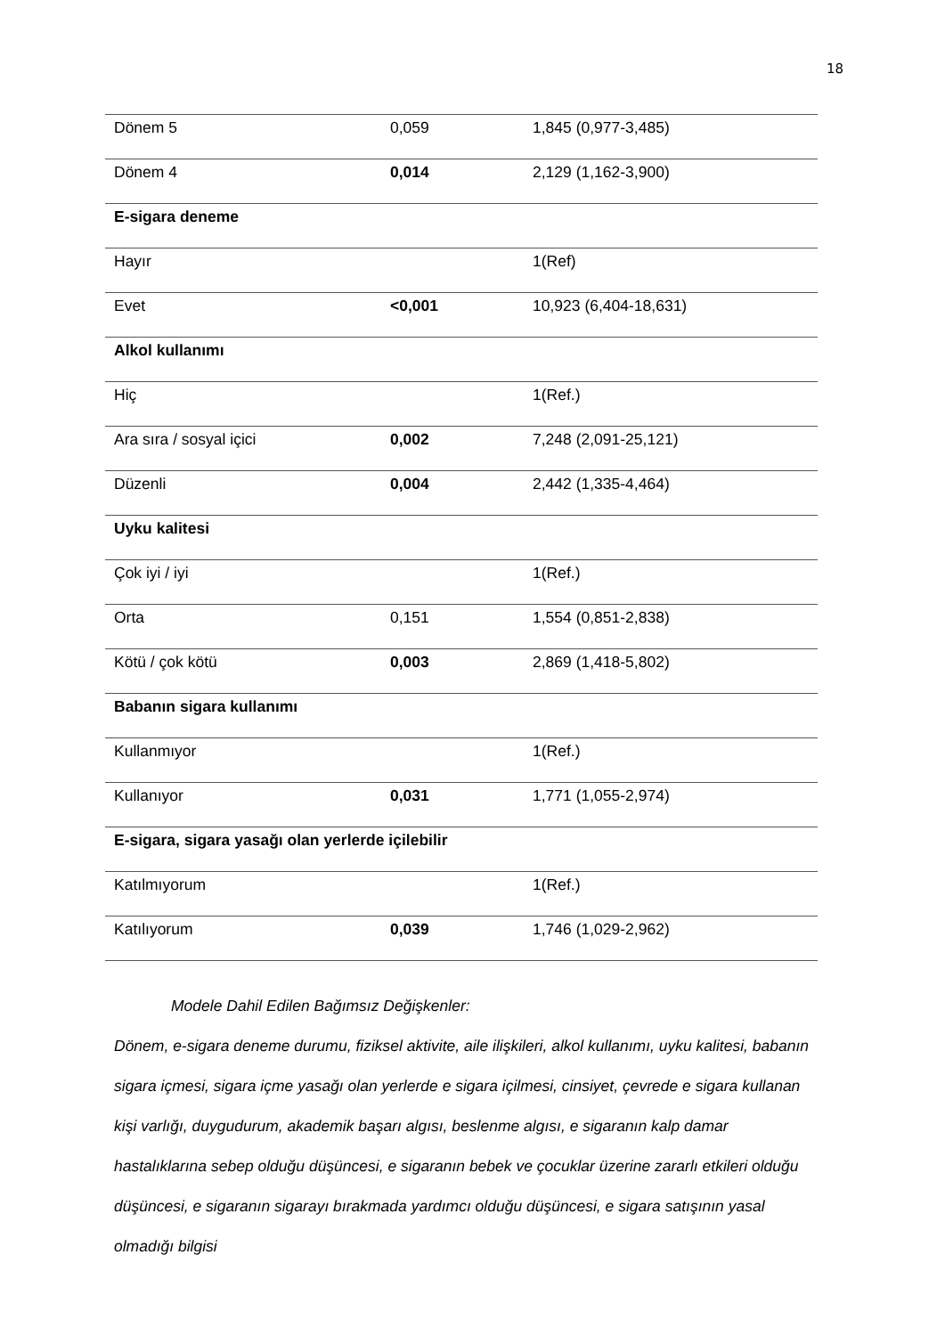18
| Dönem 5 | 0,059 | 1,845 (0,977-3,485) |
| Dönem 4 | 0,014 | 2,129 (1,162-3,900) |
| E-sigara deneme | | |
| Hayır | | 1(Ref) |
| Evet | <0,001 | 10,923 (6,404-18,631) |
| Alkol kullanımı | | |
| Hiç | | 1(Ref.) |
| Ara sıra / sosyal içici | 0,002 | 7,248 (2,091-25,121) |
| Düzenli | 0,004 | 2,442 (1,335-4,464) |
| Uyku kalitesi | | |
| Çok iyi / iyi | | 1(Ref.) |
| Orta | 0,151 | 1,554 (0,851-2,838) |
| Kötü / çok kötü | 0,003 | 2,869 (1,418-5,802) |
| Babanın sigara kullanımı | | |
| Kullanmıyor | | 1(Ref.) |
| Kullanıyor | 0,031 | 1,771 (1,055-2,974) |
| E-sigara, sigara yasağı olan yerlerde içilebilir | | |
| Katılmıyorum | | 1(Ref.) |
| Katılıyorum | 0,039 | 1,746 (1,029-2,962) |
Modele Dahil Edilen Bağımsız Değişkenler:
Dönem, e-sigara deneme durumu, fiziksel aktivite, aile ilişkileri, alkol kullanımı, uyku kalitesi, babanın sigara içmesi, sigara içme yasağı olan yerlerde e sigara içilmesi, cinsiyet, çevrede e sigara kullanan kişi varlığı, duygudurum, akademik başarı algısı, beslenme algısı, e sigaranın kalp damar hastalıklarına sebep olduğu düşüncesi, e sigaranın bebek ve çocuklar üzerine zararlı etkileri olduğu düşüncesi, e sigaranın sigarayı bırakmada yardımcı olduğu düşüncesi, e sigara satışının yasal olmadığı bilgisi